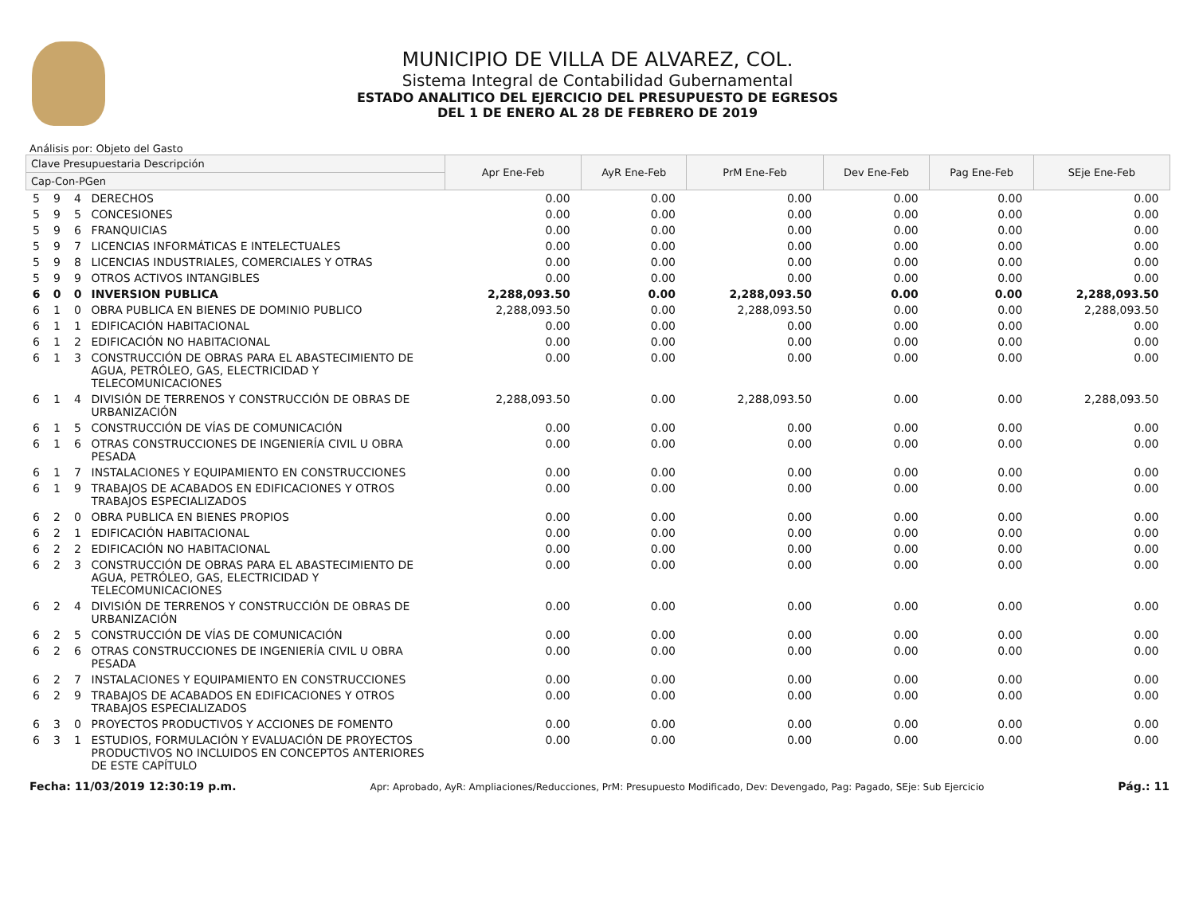MUNICIPIO DE VILLA DE ALVAREZ, COL.
Sistema Integral de Contabilidad Gubernamental
ESTADO ANALITICO DEL EJERCICIO DEL PRESUPUESTO DE EGRESOS
DEL 1 DE ENERO AL 28 DE FEBRERO DE 2019
Análisis por: Objeto del Gasto
| Clave Presupuestaria Descripción | | | | Apr Ene-Feb | AyR Ene-Feb | PrM Ene-Feb | Dev Ene-Feb | Pag Ene-Feb | SEje Ene-Feb |
| --- | --- | --- | --- | --- | --- | --- | --- | --- | --- |
| Cap-Con-PGen | | | | | | | | | |
| 5 | 9 | 4 | DERECHOS | 0.00 | 0.00 | 0.00 | 0.00 | 0.00 | 0.00 |
| 5 | 9 | 5 | CONCESIONES | 0.00 | 0.00 | 0.00 | 0.00 | 0.00 | 0.00 |
| 5 | 9 | 6 | FRANQUICIAS | 0.00 | 0.00 | 0.00 | 0.00 | 0.00 | 0.00 |
| 5 | 9 | 7 | LICENCIAS INFORMÁTICAS E INTELECTUALES | 0.00 | 0.00 | 0.00 | 0.00 | 0.00 | 0.00 |
| 5 | 9 | 8 | LICENCIAS INDUSTRIALES, COMERCIALES Y OTRAS | 0.00 | 0.00 | 0.00 | 0.00 | 0.00 | 0.00 |
| 5 | 9 | 9 | OTROS ACTIVOS INTANGIBLES | 0.00 | 0.00 | 0.00 | 0.00 | 0.00 | 0.00 |
| 6 | 0 | 0 | INVERSION PUBLICA | 2,288,093.50 | 0.00 | 2,288,093.50 | 0.00 | 0.00 | 2,288,093.50 |
| 6 | 1 | 0 | OBRA PUBLICA EN BIENES DE DOMINIO PUBLICO | 2,288,093.50 | 0.00 | 2,288,093.50 | 0.00 | 0.00 | 2,288,093.50 |
| 6 | 1 | 1 | EDIFICACIÓN HABITACIONAL | 0.00 | 0.00 | 0.00 | 0.00 | 0.00 | 0.00 |
| 6 | 1 | 2 | EDIFICACIÓN NO HABITACIONAL | 0.00 | 0.00 | 0.00 | 0.00 | 0.00 | 0.00 |
| 6 | 1 | 3 | CONSTRUCCIÓN DE OBRAS PARA EL ABASTECIMIENTO DE AGUA, PETRÓLEO, GAS, ELECTRICIDAD Y TELECOMUNICACIONES | 0.00 | 0.00 | 0.00 | 0.00 | 0.00 | 0.00 |
| 6 | 1 | 4 | DIVISIÓN DE TERRENOS Y CONSTRUCCIÓN DE OBRAS DE URBANIZACIÓN | 2,288,093.50 | 0.00 | 2,288,093.50 | 0.00 | 0.00 | 2,288,093.50 |
| 6 | 1 | 5 | CONSTRUCCIÓN DE VÍAS DE COMUNICACIÓN | 0.00 | 0.00 | 0.00 | 0.00 | 0.00 | 0.00 |
| 6 | 1 | 6 | OTRAS CONSTRUCCIONES DE INGENIERÍA CIVIL U OBRA PESADA | 0.00 | 0.00 | 0.00 | 0.00 | 0.00 | 0.00 |
| 6 | 1 | 7 | INSTALACIONES Y EQUIPAMIENTO EN CONSTRUCCIONES | 0.00 | 0.00 | 0.00 | 0.00 | 0.00 | 0.00 |
| 6 | 1 | 9 | TRABAJOS DE ACABADOS EN EDIFICACIONES Y OTROS TRABAJOS ESPECIALIZADOS | 0.00 | 0.00 | 0.00 | 0.00 | 0.00 | 0.00 |
| 6 | 2 | 0 | OBRA PUBLICA EN BIENES PROPIOS | 0.00 | 0.00 | 0.00 | 0.00 | 0.00 | 0.00 |
| 6 | 2 | 1 | EDIFICACIÓN HABITACIONAL | 0.00 | 0.00 | 0.00 | 0.00 | 0.00 | 0.00 |
| 6 | 2 | 2 | EDIFICACIÓN NO HABITACIONAL | 0.00 | 0.00 | 0.00 | 0.00 | 0.00 | 0.00 |
| 6 | 2 | 3 | CONSTRUCCIÓN DE OBRAS PARA EL ABASTECIMIENTO DE AGUA, PETRÓLEO, GAS, ELECTRICIDAD Y TELECOMUNICACIONES | 0.00 | 0.00 | 0.00 | 0.00 | 0.00 | 0.00 |
| 6 | 2 | 4 | DIVISIÓN DE TERRENOS Y CONSTRUCCIÓN DE OBRAS DE URBANIZACIÓN | 0.00 | 0.00 | 0.00 | 0.00 | 0.00 | 0.00 |
| 6 | 2 | 5 | CONSTRUCCIÓN DE VÍAS DE COMUNICACIÓN | 0.00 | 0.00 | 0.00 | 0.00 | 0.00 | 0.00 |
| 6 | 2 | 6 | OTRAS CONSTRUCCIONES DE INGENIERÍA CIVIL U OBRA PESADA | 0.00 | 0.00 | 0.00 | 0.00 | 0.00 | 0.00 |
| 6 | 2 | 7 | INSTALACIONES Y EQUIPAMIENTO EN CONSTRUCCIONES | 0.00 | 0.00 | 0.00 | 0.00 | 0.00 | 0.00 |
| 6 | 2 | 9 | TRABAJOS DE ACABADOS EN EDIFICACIONES Y OTROS TRABAJOS ESPECIALIZADOS | 0.00 | 0.00 | 0.00 | 0.00 | 0.00 | 0.00 |
| 6 | 3 | 0 | PROYECTOS PRODUCTIVOS Y ACCIONES DE FOMENTO | 0.00 | 0.00 | 0.00 | 0.00 | 0.00 | 0.00 |
| 6 | 3 | 1 | ESTUDIOS, FORMULACIÓN Y EVALUACIÓN DE PROYECTOS PRODUCTIVOS NO INCLUIDOS EN CONCEPTOS ANTERIORES DE ESTE CAPÍTULO | 0.00 | 0.00 | 0.00 | 0.00 | 0.00 | 0.00 |
Fecha: 11/03/2019 12:30:19 p.m. Apr: Aprobado, AyR: Ampliaciones/Reducciones, PrM: Presupuesto Modificado, Dev: Devengado, Pag: Pagado, SEje: Sub Ejercicio Pág.: 11